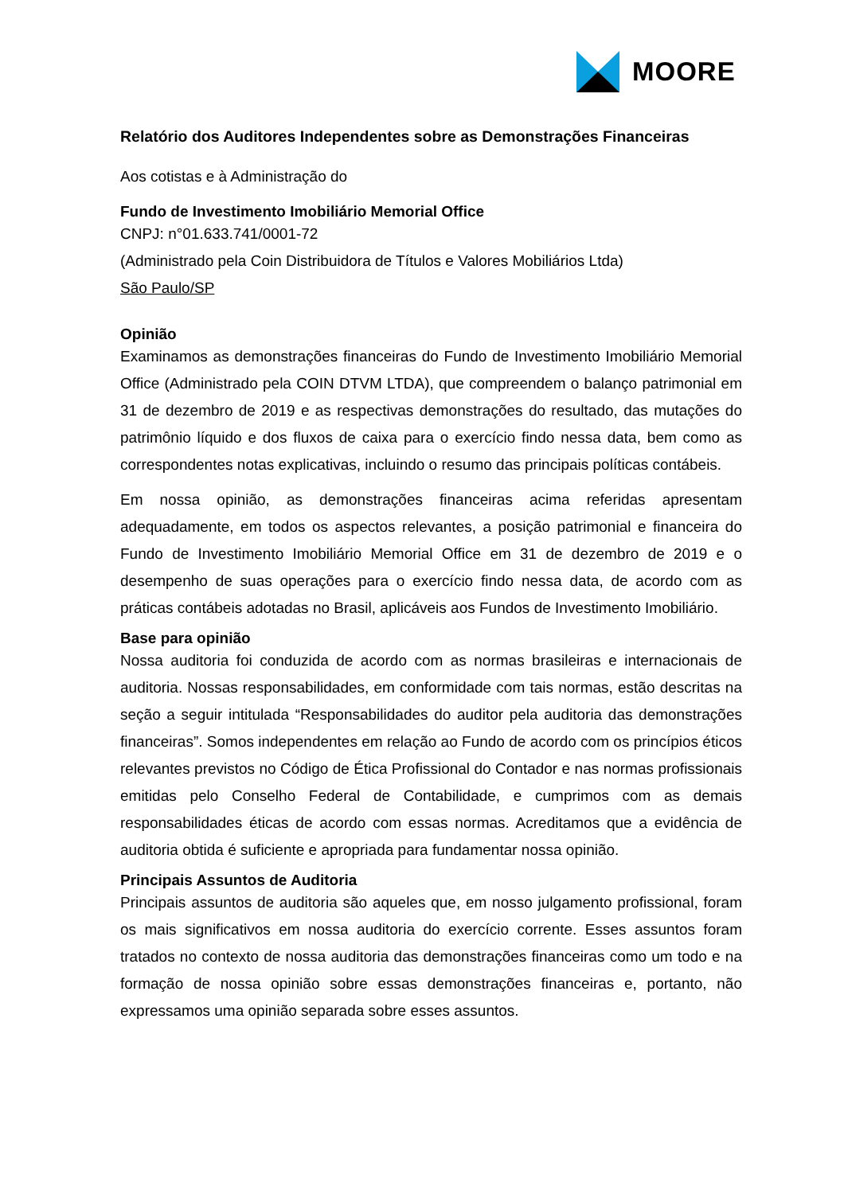MOORE
Relatório dos Auditores Independentes sobre as Demonstrações Financeiras
Aos cotistas e à Administração do
Fundo de Investimento Imobiliário Memorial Office
CNPJ: n°01.633.741/0001-72
(Administrado pela Coin Distribuidora de Títulos e Valores Mobiliários Ltda)
São Paulo/SP
Opinião
Examinamos as demonstrações financeiras do Fundo de Investimento Imobiliário Memorial Office (Administrado pela COIN DTVM LTDA), que compreendem o balanço patrimonial em 31 de dezembro de 2019 e as respectivas demonstrações do resultado, das mutações do patrimônio líquido e dos fluxos de caixa para o exercício findo nessa data, bem como as correspondentes notas explicativas, incluindo o resumo das principais políticas contábeis.
Em nossa opinião, as demonstrações financeiras acima referidas apresentam adequadamente, em todos os aspectos relevantes, a posição patrimonial e financeira do Fundo de Investimento Imobiliário Memorial Office em 31 de dezembro de 2019 e o desempenho de suas operações para o exercício findo nessa data, de acordo com as práticas contábeis adotadas no Brasil, aplicáveis aos Fundos de Investimento Imobiliário.
Base para opinião
Nossa auditoria foi conduzida de acordo com as normas brasileiras e internacionais de auditoria. Nossas responsabilidades, em conformidade com tais normas, estão descritas na seção a seguir intitulada “Responsabilidades do auditor pela auditoria das demonstrações financeiras”. Somos independentes em relação ao Fundo de acordo com os princípios éticos relevantes previstos no Código de Ética Profissional do Contador e nas normas profissionais emitidas pelo Conselho Federal de Contabilidade, e cumprimos com as demais responsabilidades éticas de acordo com essas normas. Acreditamos que a evidência de auditoria obtida é suficiente e apropriada para fundamentar nossa opinião.
Principais Assuntos de Auditoria
Principais assuntos de auditoria são aqueles que, em nosso julgamento profissional, foram os mais significativos em nossa auditoria do exercício corrente. Esses assuntos foram tratados no contexto de nossa auditoria das demonstrações financeiras como um todo e na formação de nossa opinião sobre essas demonstrações financeiras e, portanto, não expressamos uma opinião separada sobre esses assuntos.